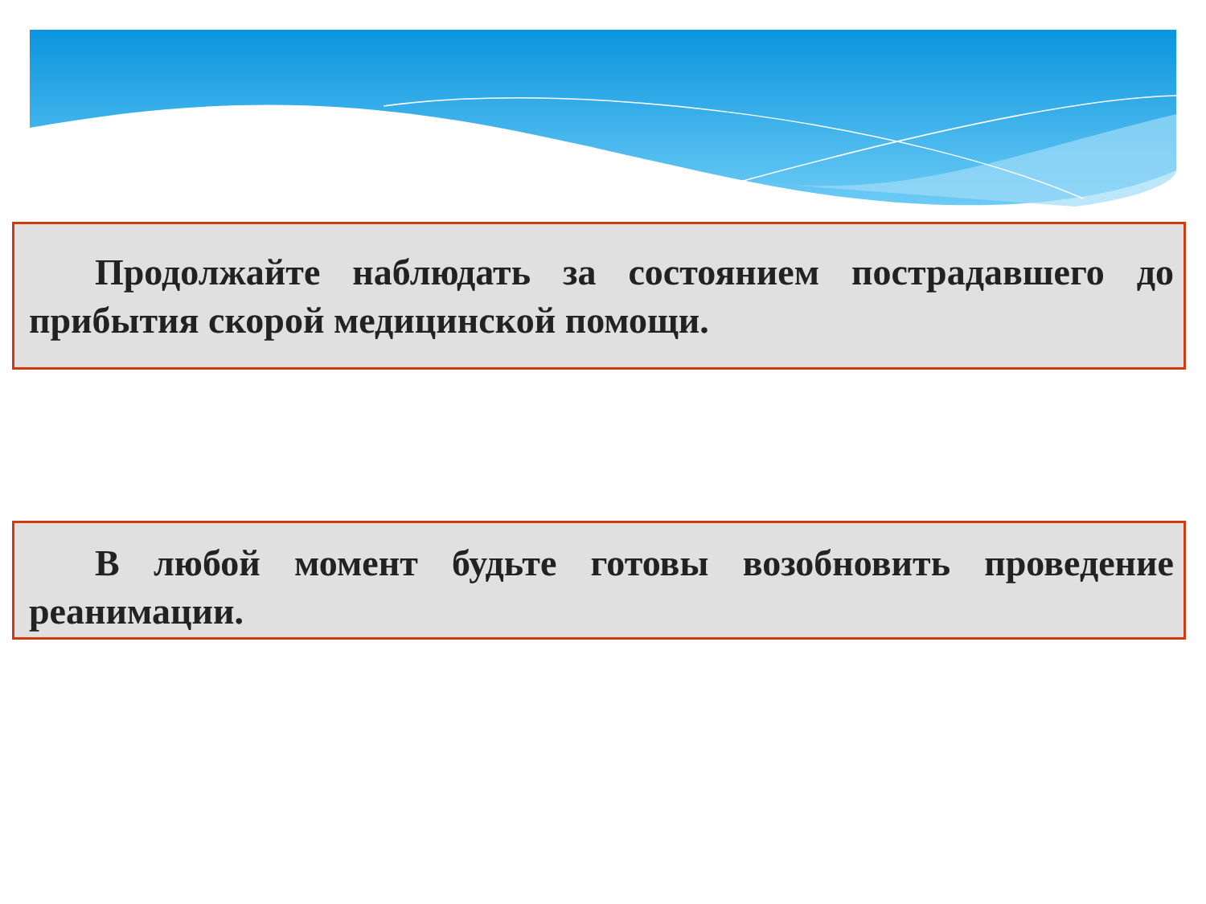Продолжайте наблюдать за состоянием пострадавшего до прибытия скорой медицинской помощи.
В любой момент будьте готовы возобновить проведение реанимации.